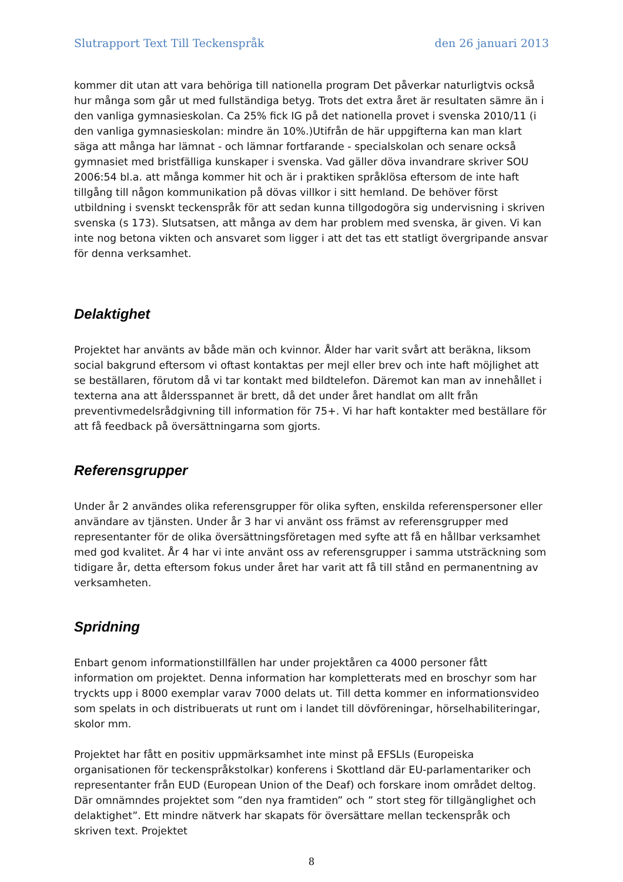Slutrapport Text Till Teckenspråk den 26 januari 2013
kommer dit utan att vara behöriga till nationella program Det påverkar naturligtvis också hur många som går ut med fullständiga betyg. Trots det extra året är resultaten sämre än i den vanliga gymnasieskolan. Ca 25% fick IG på det nationella provet i svenska 2010/11 (i den vanliga gymnasieskolan: mindre än 10%.)Utifrån de här uppgifterna kan man klart säga att många har lämnat - och lämnar fortfarande - specialskolan och senare också gymnasiet med bristfälliga kunskaper i svenska. Vad gäller döva invandrare skriver SOU 2006:54 bl.a. att många kommer hit och är i praktiken språklösa eftersom de inte haft tillgång till någon kommunikation på dövas villkor i sitt hemland. De behöver först utbildning i svenskt teckenspråk för att sedan kunna tillgodogöra sig undervisning i skriven svenska (s 173). Slutsatsen, att många av dem har problem med svenska, är given. Vi kan inte nog betona vikten och ansvaret som ligger i att det tas ett statligt övergripande ansvar för denna verksamhet.
Delaktighet
Projektet har använts av både män och kvinnor. Ålder har varit svårt att beräkna, liksom social bakgrund eftersom vi oftast kontaktas per mejl eller brev och inte haft möjlighet att se beställaren, förutom då vi tar kontakt med bildtelefon. Däremot kan man av innehållet i texterna ana att åldersspannet är brett, då det under året handlat om allt från preventivmedelsrådgivning till information för 75+. Vi har haft kontakter med beställare för att få feedback på översättningarna som gjorts.
Referensgrupper
Under år 2 användes olika referensgrupper för olika syften, enskilda referenspersoner eller användare av tjänsten. Under år 3 har vi använt oss främst av referensgrupper med representanter för de olika översättningsföretagen med syfte att få en hållbar verksamhet med god kvalitet. År 4 har vi inte använt oss av referensgrupper i samma utsträckning som tidigare år, detta eftersom fokus under året har varit att få till stånd en permanentning av verksamheten.
Spridning
Enbart genom informationstillfällen har under projektåren ca 4000 personer fått information om projektet. Denna information har kompletterats med en broschyr som har tryckts upp i 8000 exemplar varav 7000 delats ut. Till detta kommer en informationsvideo som spelats in och distribuerats ut runt om i landet till dövföreningar, hörselhabiliteringar, skolor mm.
Projektet har fått en positiv uppmärksamhet inte minst på EFSLIs (Europeiska organisationen för teckenspråkstolkar) konferens i Skottland där EU-parlamentariker och representanter från EUD (European Union of the Deaf) och forskare inom området deltog. Där omnämndes projektet som ”den nya framtiden” och ” stort steg för tillgänglighet och delaktighet”. Ett mindre nätverk har skapats för översättare mellan teckenspråk och skriven text. Projektet
8